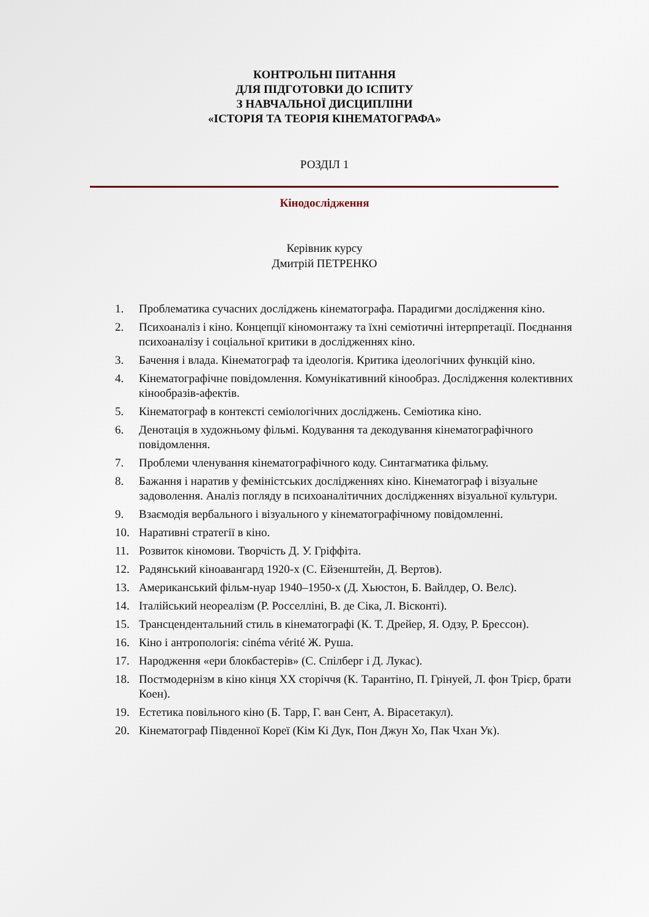КОНТРОЛЬНІ ПИТАННЯ
ДЛЯ ПІДГОТОВКИ ДО ІСПИТУ
З НАВЧАЛЬНОЇ ДИСЦИПЛІНИ
«ІСТОРІЯ ТА ТЕОРІЯ КІНЕМАТОГРАФА»
РОЗДІЛ 1
Кінодослідження
Керівник курсу
Дмитрій ПЕТРЕНКО
1. Проблематика сучасних досліджень кінематографа. Парадигми дослідження кіно.
2. Психоаналіз і кіно. Концепції кіномонтажу та їхні семіотичні інтерпретації. Поєднання психоаналізу і соціальної критики в дослідженнях кіно.
3. Бачення і влада. Кінематограф та ідеологія. Критика ідеологічних функцій кіно.
4. Кінематографічне повідомлення. Комунікативний кінообраз. Дослідження колективних кінообразів-афектів.
5. Кінематограф в контексті семіологічних досліджень. Семіотика кіно.
6. Денотація в художньому фільмі. Кодування та декодування кінематографічного повідомлення.
7. Проблеми членування кінематографічного коду. Синтагматика фільму.
8. Бажання і наратив у феміністських дослідженнях кіно. Кінематограф і візуальне задоволення. Аналіз погляду в психоаналітичних дослідженнях візуальної культури.
9. Взаємодія вербального і візуального у кінематографічному повідомленні.
10. Наративні стратегії в кіно.
11. Розвиток кіномови. Творчість Д. У. Гріффіта.
12. Радянський кіноавангард 1920-х (С. Ейзенштейн, Д. Вертов).
13. Американський фільм-нуар 1940–1950-х (Д. Хьюстон, Б. Вайлдер, О. Велс).
14. Італійський неореалізм (Р. Росселліні, В. де Сіка, Л. Вісконті).
15. Трансцендентальний стиль в кінематографі (К. Т. Дрейер, Я. Одзу, Р. Брессон).
16. Кіно і антропологія: cinéma vérité Ж. Руша.
17. Народження «ери блокбастерів» (С. Спілберг і Д. Лукас).
18. Постмодернізм в кіно кінця XX сторіччя (К. Тарантіно, П. Грінуей, Л. фон Трієр, брати Коен).
19. Естетика повільного кіно (Б. Тарр, Г. ван Сент, А. Вірасетакул).
20. Кінематограф Південної Кореї (Кім Кі Дук, Пон Джун Хо, Пак Чхан Ук).